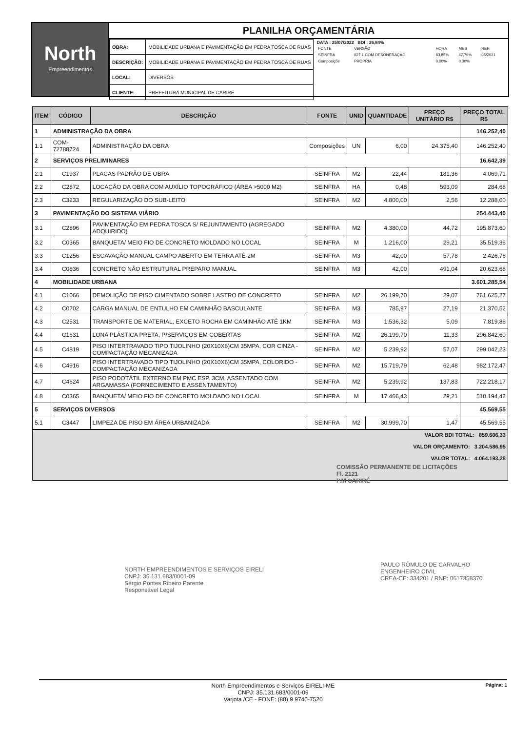North
Empreendimentos
PLANILHA ORÇAMENTÁRIA
| OBRA: | MOBILIDADE URBANA E PAVIMENTAÇÃO EM PEDRA TOSCA DE RUAS |
| DESCRIÇÃO: | MOBILIDADE URBANA E PAVIMENTAÇÃO EM PEDRA TOSCA DE RUAS |
| LOCAL: | DIVERSOS |
| CLIENTE: | PREFEITURA MUNICIPAL DE CARIRÉ |
DATA : 25/07/2022 BDI : 26,84%
| FONTE | VERSÃO | HORA | MES | REF. |
| SEINFRA | 027.1 COM DESONERAÇÃO | 83,85% | 47,76% | 05/2021 |
| Composiçõe | PROPRIA | 0,00% | 0,00% | |
| ITEM | CÓDIGO | DESCRIÇÃO | FONTE | UNID | QUANTIDADE | PREÇO UNITÁRIO R$ | PREÇO TOTAL R$ |
| --- | --- | --- | --- | --- | --- | --- | --- |
| 1 | ADMINISTRAÇÃO DA OBRA | | | | | | 146.252,40 |
| 1.1 | COM-72788724 | ADMINISTRAÇÃO DA OBRA | Composições | UN | 6,00 | 24.375,40 | 146.252,40 |
| 2 | SERVIÇOS PRELIMINARES | | | | | | 16.642,39 |
| 2.1 | C1937 | PLACAS PADRÃO DE OBRA | SEINFRA | M2 | 22,44 | 181,36 | 4.069,71 |
| 2.2 | C2872 | LOCAÇÃO DA OBRA COM AUXÍLIO TOPOGRÁFICO (ÁREA >5000 M2) | SEINFRA | HA | 0,48 | 593,09 | 284,68 |
| 2.3 | C3233 | REGULARIZAÇÃO DO SUB-LEITO | SEINFRA | M2 | 4.800,00 | 2,56 | 12.288,00 |
| 3 | PAVIMENTAÇÃO DO SISTEMA VIÁRIO | | | | | | 254.443,40 |
| 3.1 | C2896 | PAVIMENTAÇÃO EM PEDRA TOSCA S/ REJUNTAMENTO (AGREGADO ADQUIRIDO) | SEINFRA | M2 | 4.380,00 | 44,72 | 195.873,60 |
| 3.2 | C0365 | BANQUETA/ MEIO FIO DE CONCRETO MOLDADO NO LOCAL | SEINFRA | M | 1.216,00 | 29,21 | 35.519,36 |
| 3.3 | C1256 | ESCAVAÇÃO MANUAL CAMPO ABERTO EM TERRA ATÉ 2M | SEINFRA | M3 | 42,00 | 57,78 | 2.426,76 |
| 3.4 | C0836 | CONCRETO NÃO ESTRUTURAL PREPARO MANUAL | SEINFRA | M3 | 42,00 | 491,04 | 20.623,68 |
| 4 | MOBILIDADE URBANA | | | | | | 3.601.285,54 |
| 4.1 | C1066 | DEMOLIÇÃO DE PISO CIMENTADO SOBRE LASTRO DE CONCRETO | SEINFRA | M2 | 26.199,70 | 29,07 | 761.625,27 |
| 4.2 | C0702 | CARGA MANUAL DE ENTULHO EM CAMINHÃO BASCULANTE | SEINFRA | M3 | 785,97 | 27,19 | 21.370,52 |
| 4.3 | C2531 | TRANSPORTE DE MATERIAL, EXCETO ROCHA EM CAMINHÃO ATÉ 1KM | SEINFRA | M3 | 1.536,32 | 5,09 | 7.819,86 |
| 4.4 | C1631 | LONA PLÁSTICA PRETA, P/SERVIÇOS EM COBERTAS | SEINFRA | M2 | 26.199,70 | 11,33 | 296.842,60 |
| 4.5 | C4819 | PISO INTERTRAVADO TIPO TIJOLINHO (20X10X6)CM 35MPA, COR CINZA - COMPACTAÇÃO MECANIZADA | SEINFRA | M2 | 5.239,92 | 57,07 | 299.042,23 |
| 4.6 | C4916 | PISO INTERTRAVADO TIPO TIJOLINHO (20X10X6)CM 35MPA, COLORIDO - COMPACTAÇÃO MECANIZADA | SEINFRA | M2 | 15.719,79 | 62,48 | 982.172,47 |
| 4.7 | C4624 | PISO PODOTÁTIL EXTERNO EM PMC ESP. 3CM, ASSENTADO COM ARGAMASSA (FORNECIMENTO E ASSENTAMENTO) | SEINFRA | M2 | 5.239,92 | 137,83 | 722.218,17 |
| 4.8 | C0365 | BANQUETA/ MEIO FIO DE CONCRETO MOLDADO NO LOCAL | SEINFRA | M | 17.466,43 | 29,21 | 510.194,42 |
| 5 | SERVIÇOS DIVERSOS | | | | | | 45.569,55 |
| 5.1 | C3447 | LIMPEZA DE PISO EM ÁREA URBANIZADA | SEINFRA | M2 | 30.999,70 | 1,47 | 45.569,55 |
VALOR BDI TOTAL: 859.606,33
VALOR ORÇAMENTO: 3.204.586,95
VALOR TOTAL: 4.064.193,28
COMISSÃO PERMANENTE DE LICITAÇÕES
Fl. 2121
P.M CARIRÉ
NORTH EMPREENDIMENTOS E SERVIÇOS EIRELI
CNPJ: 35.131.683/0001-09
Sérgio Pontes Ribeiro Parente
Responsável Legal
PAULO RÔMULO DE CARVALHO
ENGENHEIRO CIVIL
CREA-CE: 334201 / RNP: 0617358370
North Empreendimentos e Serviços EIRELI-ME
CNPJ: 35.131.683/0001-09
Varjota /CE - FONE: (88) 9 9740-7520
Página: 1